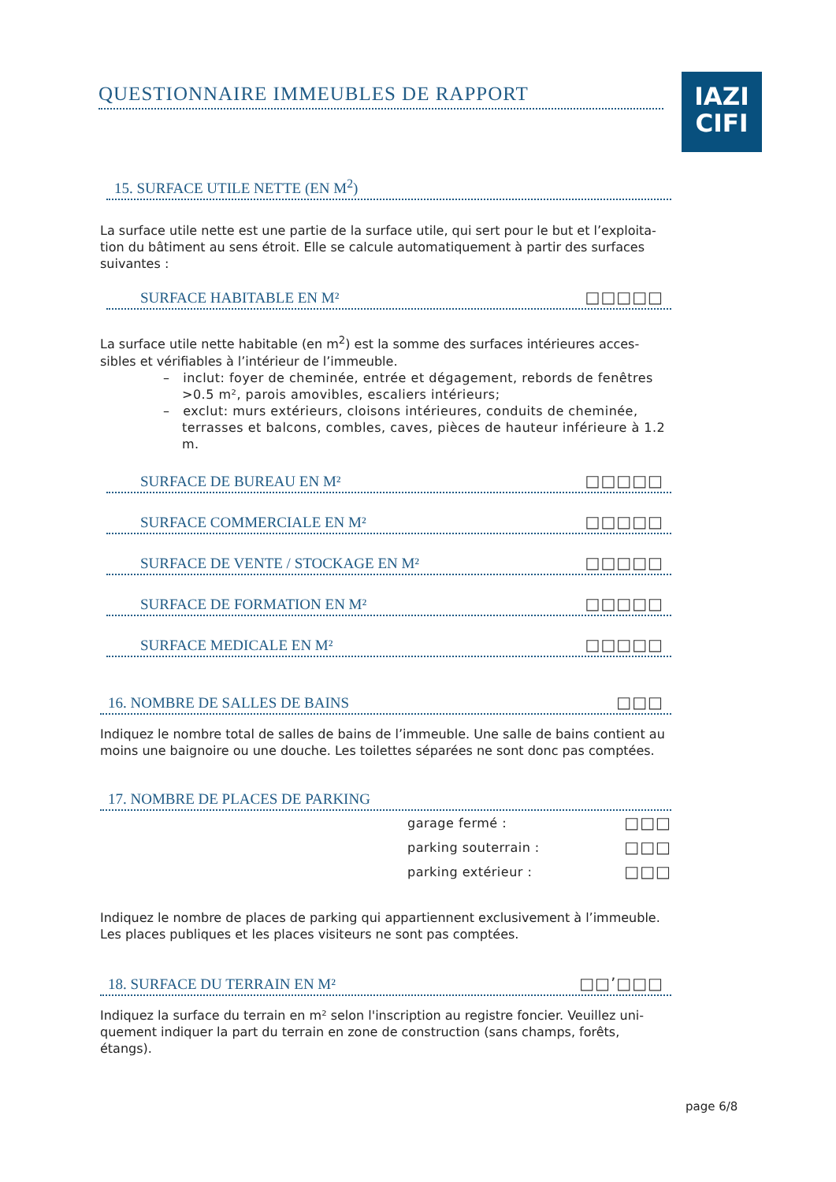QUESTIONNAIRE IMMEUBLES DE RAPPORT
IAZI
CIFI
15. SURFACE UTILE NETTE (EN M<sup>2</sup>)
La surface utile nette est une partie de la surface utile, qui sert pour le but et l’exploita-tion du bâtiment au sens étroit. Elle se calcule automatiquement à partir des surfaces suivantes :
SURFACE HABITABLE EN M² □□□□□
La surface utile nette habitable (en m<sup>2</sup>) est la somme des surfaces intérieures acces-sibles et vérifiables à l’intérieur de l’immeuble.
– inclut: foyer de cheminée, entrée et dégagement, rebords de fenêtres >0.5 m², parois amovibles, escaliers intérieurs;
– exclut: murs extérieurs, cloisons intérieures, conduits de cheminée, terrasses et balcons, combles, caves, pièces de hauteur inférieure à 1.2 m.
SURFACE DE BUREAU EN M² □□□□□
SURFACE COMMERCIALE EN M² □□□□□
SURFACE DE VENTE / STOCKAGE EN M² □□□□□
SURFACE DE FORMATION EN M² □□□□□
SURFACE MEDICALE EN M² □□□□□
16. NOMBRE DE SALLES DE BAINS □□□
Indiquez le nombre total de salles de bains de l’immeuble. Une salle de bains contient au moins une baignoire ou une douche. Les toilettes séparées ne sont donc pas comptées.
17. NOMBRE DE PLACES DE PARKING
garage fermé : □□□
parking souterrain : □□□
parking extérieur : □□□
Indiquez le nombre de places de parking qui appartiennent exclusivement à l’immeuble. Les places publiques et les places visiteurs ne sont pas comptées.
18. SURFACE DU TERRAIN EN M² □□’□□□
Indiquez la surface du terrain en m² selon l'inscription au registre foncier. Veuillez uni-quement indiquer la part du terrain en zone de construction (sans champs, forêts, étangs).
page 6/8